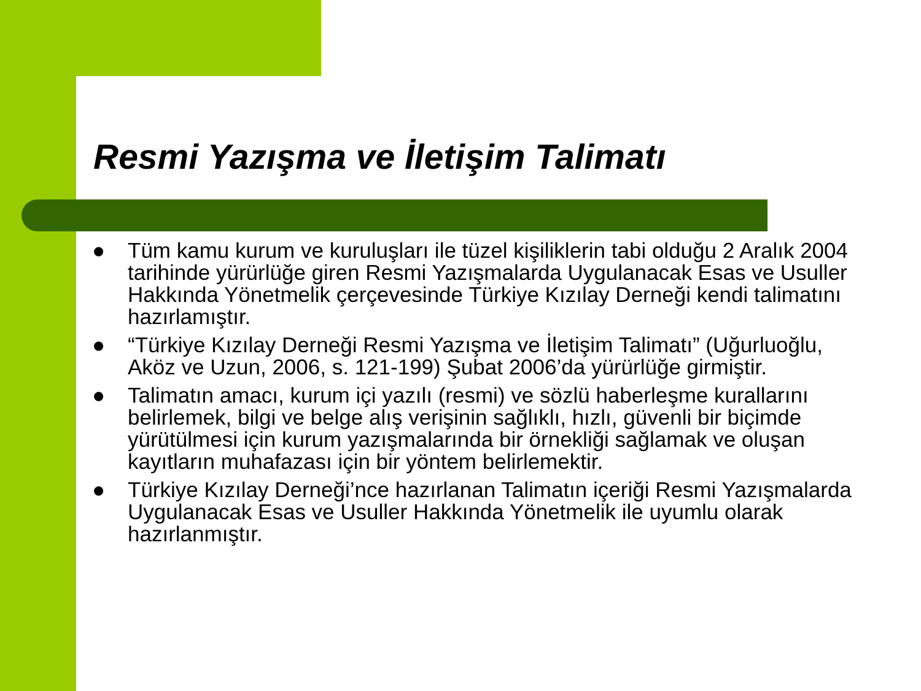Resmi Yazışma ve İletişim Talimatı
● Tüm kamu kurum ve kuruluşları ile tüzel kişiliklerin tabi olduğu 2 Aralık 2004 tarihinde yürürlüğe giren Resmi Yazışmalarda Uygulanacak Esas ve Usuller Hakkında Yönetmelik çerçevesinde Türkiye Kızılay Derneği kendi talimatını hazırlamıştır.
● “Türkiye Kızılay Derneği Resmi Yazışma ve İletişim Talimatı” (Uğurluoğlu, Aköz ve Uzun, 2006, s. 121-199) Şubat 2006’da yürürlüğe girmiştir.
● Talimatın amacı, kurum içi yazılı (resmi) ve sözlü haberleşme kurallarını belirlemek, bilgi ve belge alış verişinin sağlıklı, hızlı, güvenli bir biçimde yürütülmesi için kurum yazışmalarında bir örnekliği sağlamak ve oluşan kayıtların muhafazası için bir yöntem belirlemektir.
● Türkiye Kızılay Derneği’nce hazırlanan Talimatın içeriği Resmi Yazışmalarda Uygulanacak Esas ve Usuller Hakkında Yönetmelik ile uyumlu olarak hazırlanmıştır.